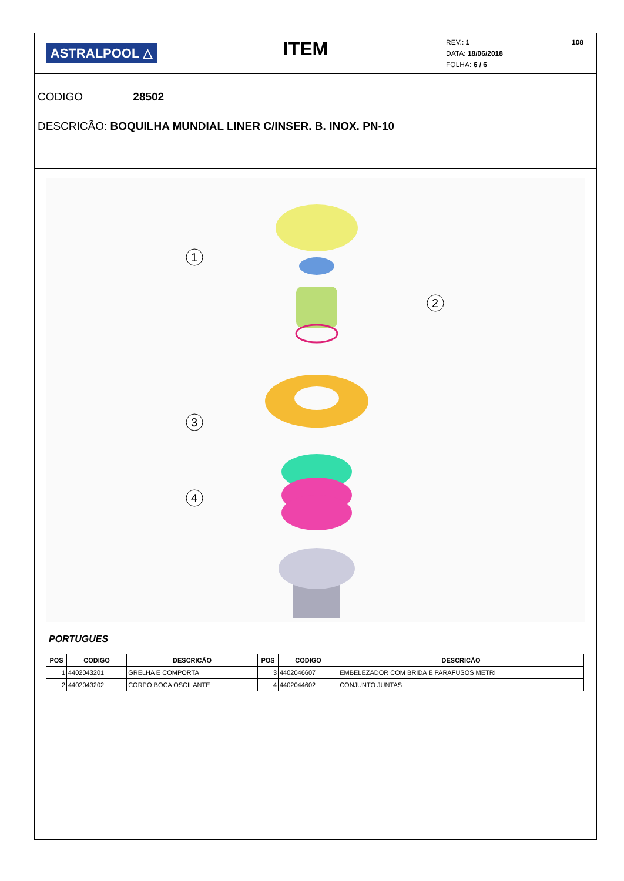ASTRALPOOL △
ITEM
REV.: 1 108
DATA: 18/06/2018
FOLHA: 6 / 6
CODIGO 28502
DESCRICÃO: BOQUILHA MUNDIAL LINER C/INSER. B. INOX. PN-10
1
2
3
4
PORTUGUES
| POS | CODIGO | DESCRICÃO | POS | CODIGO | DESCRICÃO |
| --- | --- | --- | --- | --- | --- |
| 1 | 4402043201 | GRELHA E COMPORTA | 3 | 4402046607 | EMBELEZADOR COM BRIDA E PARAFUSOS METRI |
| 2 | 4402043202 | CORPO BOCA OSCILANTE | 4 | 4402044602 | CONJUNTO JUNTAS |